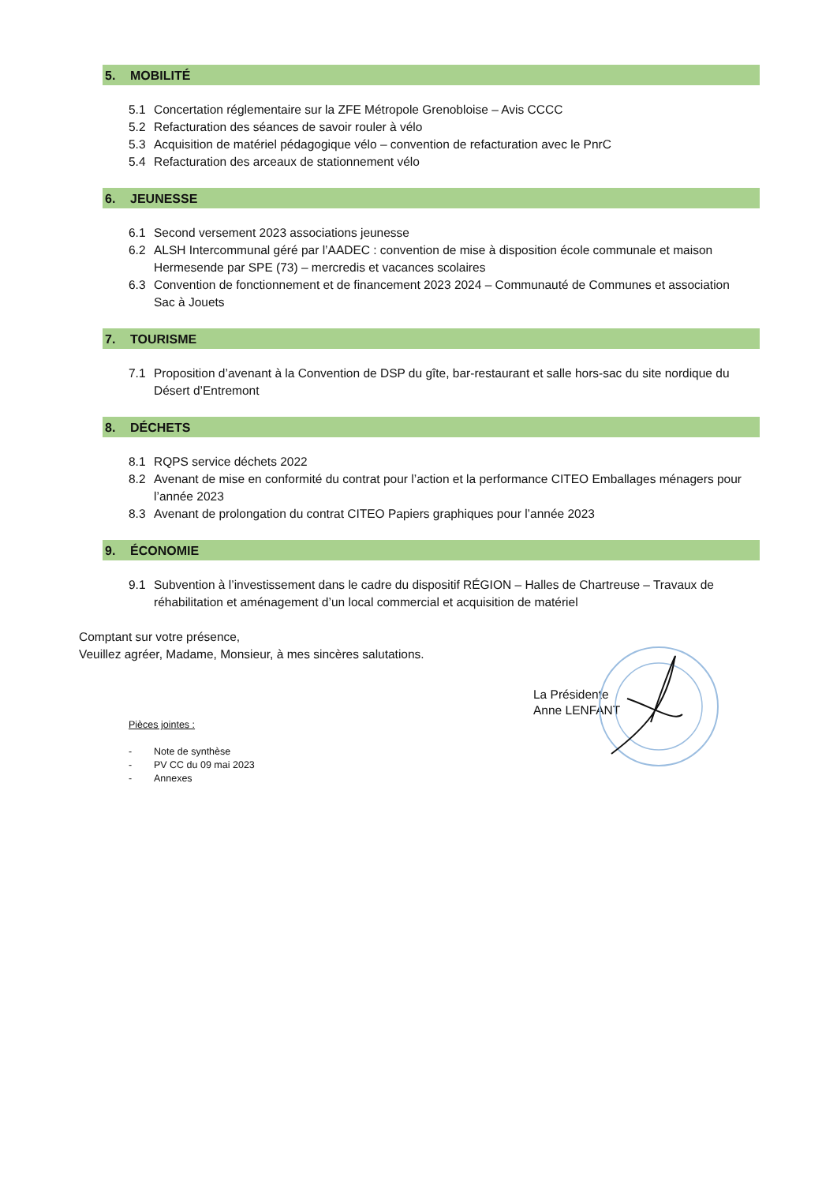5. MOBILITÉ
5.1 Concertation réglementaire sur la ZFE Métropole Grenobloise – Avis CCCC
5.2 Refacturation des séances de savoir rouler à vélo
5.3 Acquisition de matériel pédagogique vélo – convention de refacturation avec le PnrC
5.4 Refacturation des arceaux de stationnement vélo
6. JEUNESSE
6.1 Second versement 2023 associations jeunesse
6.2 ALSH Intercommunal géré par l’AADEC : convention de mise à disposition école communale et maison Hermesende par SPE (73) – mercredis et vacances scolaires
6.3 Convention de fonctionnement et de financement 2023 2024 – Communauté de Communes et association Sac à Jouets
7. TOURISME
7.1 Proposition d’avenant à la Convention de DSP du gîte, bar-restaurant et salle hors-sac du site nordique du Désert d’Entremont
8. DÉCHETS
8.1 RQPS service déchets 2022
8.2 Avenant de mise en conformité du contrat pour l’action et la performance CITEO Emballages ménagers pour l’année 2023
8.3 Avenant de prolongation du contrat CITEO Papiers graphiques pour l’année 2023
9. ÉCONOMIE
9.1 Subvention à l’investissement dans le cadre du dispositif RÉGION – Halles de Chartreuse – Travaux de réhabilitation et aménagement d’un local commercial et acquisition de matériel
Comptant sur votre présence,
Veuillez agréer, Madame, Monsieur, à mes sincères salutations.
La Présidente
Anne LENFANT
Pièces jointes :
- Note de synthèse
- PV CC du 09 mai 2023
- Annexes